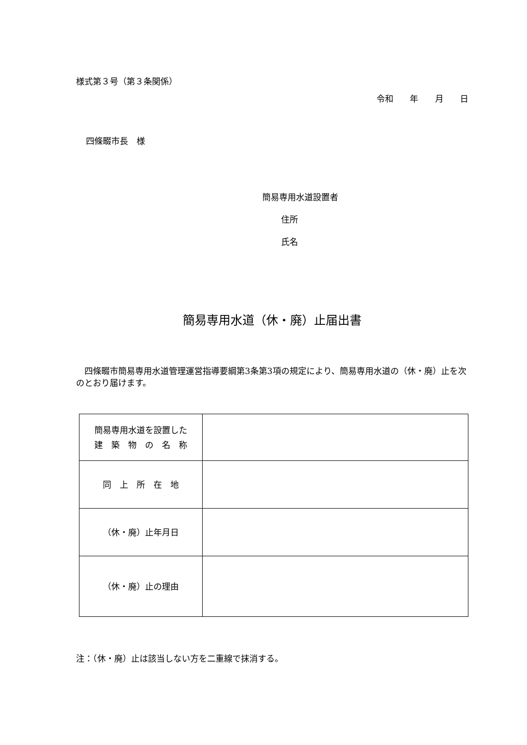様式第３号（第３条関係）
令和 年 月 日
四條畷市長　様
簡易専用水道設置者
住所
氏名
簡易専用水道（休・廃）止届出書
四條畷市簡易専用水道管理運営指導要綱第3条第3項の規定により、簡易専用水道の（休・廃）止を次のとおり届けます。
| 簡易専用水道を設置した 建 築 物 の 名 称 | |
| 同 上 所 在 地 | |
| （休・廃）止年月日 | |
| （休・廃）止の理由 | |
注：（休・廃）止は該当しない方を二重線で抹消する。